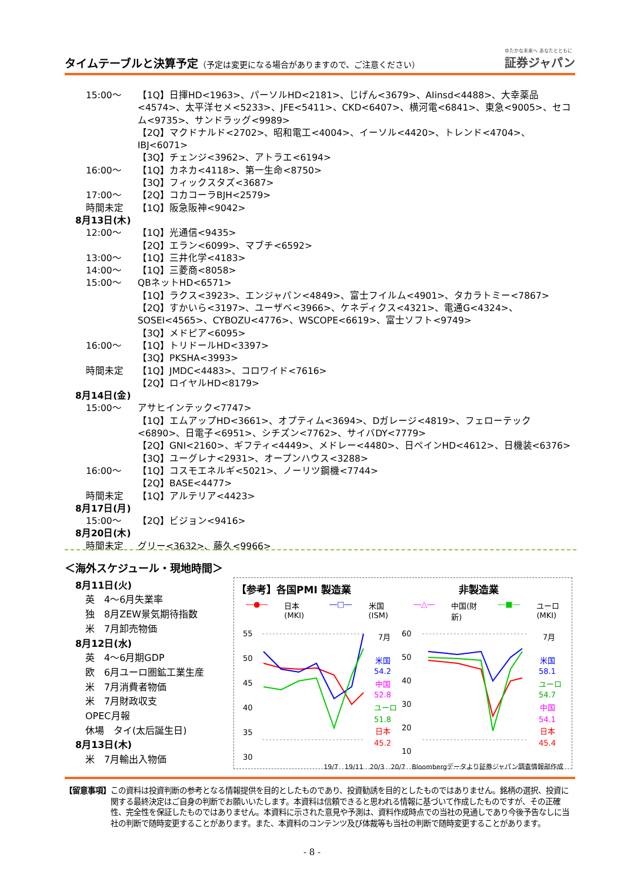タイムテーブルと決算予定（予定は変更になる場合がありますので、ご注意ください）
ゆたかな未来へ あなたとともに
証券ジャパン
15:00～ 【1Q】日揮HD<1963>、パーソルHD<2181>、じげん<3679>、AIinsd<4488>、大幸薬品<4574>、太平洋セメ<5233>、JFE<5411>、CKD<6407>、横河電<6841>、東急<9005>、セコム<9735>、サンドラッグ<9989>
【2Q】マクドナルド<2702>、昭和電工<4004>、イーソル<4420>、トレンド<4704>、IBJ<6071>
【3Q】チェンジ<3962>、アトラエ<6194>
16:00～ 【1Q】カネカ<4118>、第一生命<8750>
【3Q】フィックスタズ<3687>
17:00～ 【2Q】コカコーラBJH<2579>
時間未定 【1Q】阪急阪神<9042>
8月13日(木)
12:00～ 【1Q】光通信<9435>
【2Q】エラン<6099>、マブチ<6592>
13:00～ 【1Q】三井化学<4183>
14:00～ 【1Q】三菱商<8058>
15:00～ QBネットHD<6571>
【1Q】ラクス<3923>、エンジャパン<4849>、富士フイルム<4901>、タカラトミー<7867>
【2Q】すかいら<3197>、ユーザベ<3966>、ケネディクス<4321>、電通G<4324>、SOSEI<4565>、CYBOZU<4776>、WSCOPE<6619>、富士ソフト<9749>
【3Q】メドピア<6095>
16:00～ 【1Q】トリドールHD<3397>
【3Q】PKSHA<3993>
時間未定 【1Q】JMDC<4483>、コロワイド<7616>
【2Q】ロイヤルHD<8179>
8月14日(金)
15:00～ アサヒインテック<7747>
【1Q】エムアップHD<3661>、オプティム<3694>、Dガレージ<4819>、フェローテック<6890>、日電子<6951>、シチズン<7762>、サイバDY<7779>
【2Q】GNI<2160>、ギフティ<4449>、メドレー<4480>、日ペインHD<4612>、日機装<6376>
【3Q】ユーグレナ<2931>、オープンハウス<3288>
16:00～ 【1Q】コスモエネルギ<5021>、ノーリツ鋼機<7744>
【2Q】BASE<4477>
時間未定 【1Q】アルテリア<4423>
8月17日(月)
15:00～ 【2Q】ビジョン<9416>
8月20日(木)
時間未定 グリー<3632>、藤久<9966>
＜海外スケジュール・現地時間＞
8月11日(火)
英　4～6月失業率
独　8月ZEW景気期待指数
米　7月卸売物価
8月12日(水)
英　4～6月期GDP
欧　6月ユーロ圏鉱工業生産
米　7月消費者物価
米　7月財政収支
OPEC月報
休場　タイ(太后誕生日)
8月13日(木)
米　7月輸出入物価
【参考】各国PMI 製造業 非製造業
―●― 日本(MKI) ―□― 米国(ISM) ―△― 中国(財新) ―■― ユーロ(MKI)
55
50
45
40
35
30
60
50
40
30
20
10
7月
米国
54.2
中国
52.8
ユーロ
51.8
日本
45.2
7月
米国
58.1
ユーロ
54.7
中国
54.1
日本
45.4
19/7　19/11　20/3　20/7　Bloombergデータより証券ジャパン調査情報部作成
【留意事項】 この資料は投資判断の参考となる情報提供を目的としたものであり、投資勧誘を目的としたものではありません。銘柄の選択、投資に関する最終決定はご自身の判断でお願いいたします。本資料は信頼できると思われる情報に基づいて作成したものですが、その正確性、完全性を保証したものではありません。本資料に示された意見や予測は、資料作成時点での当社の見通しであり今後予告なしに当社の判断で随時変更することがあります。また、本資料のコンテンツ及び体裁等も当社の判断で随時変更することがあります。
- 8 -